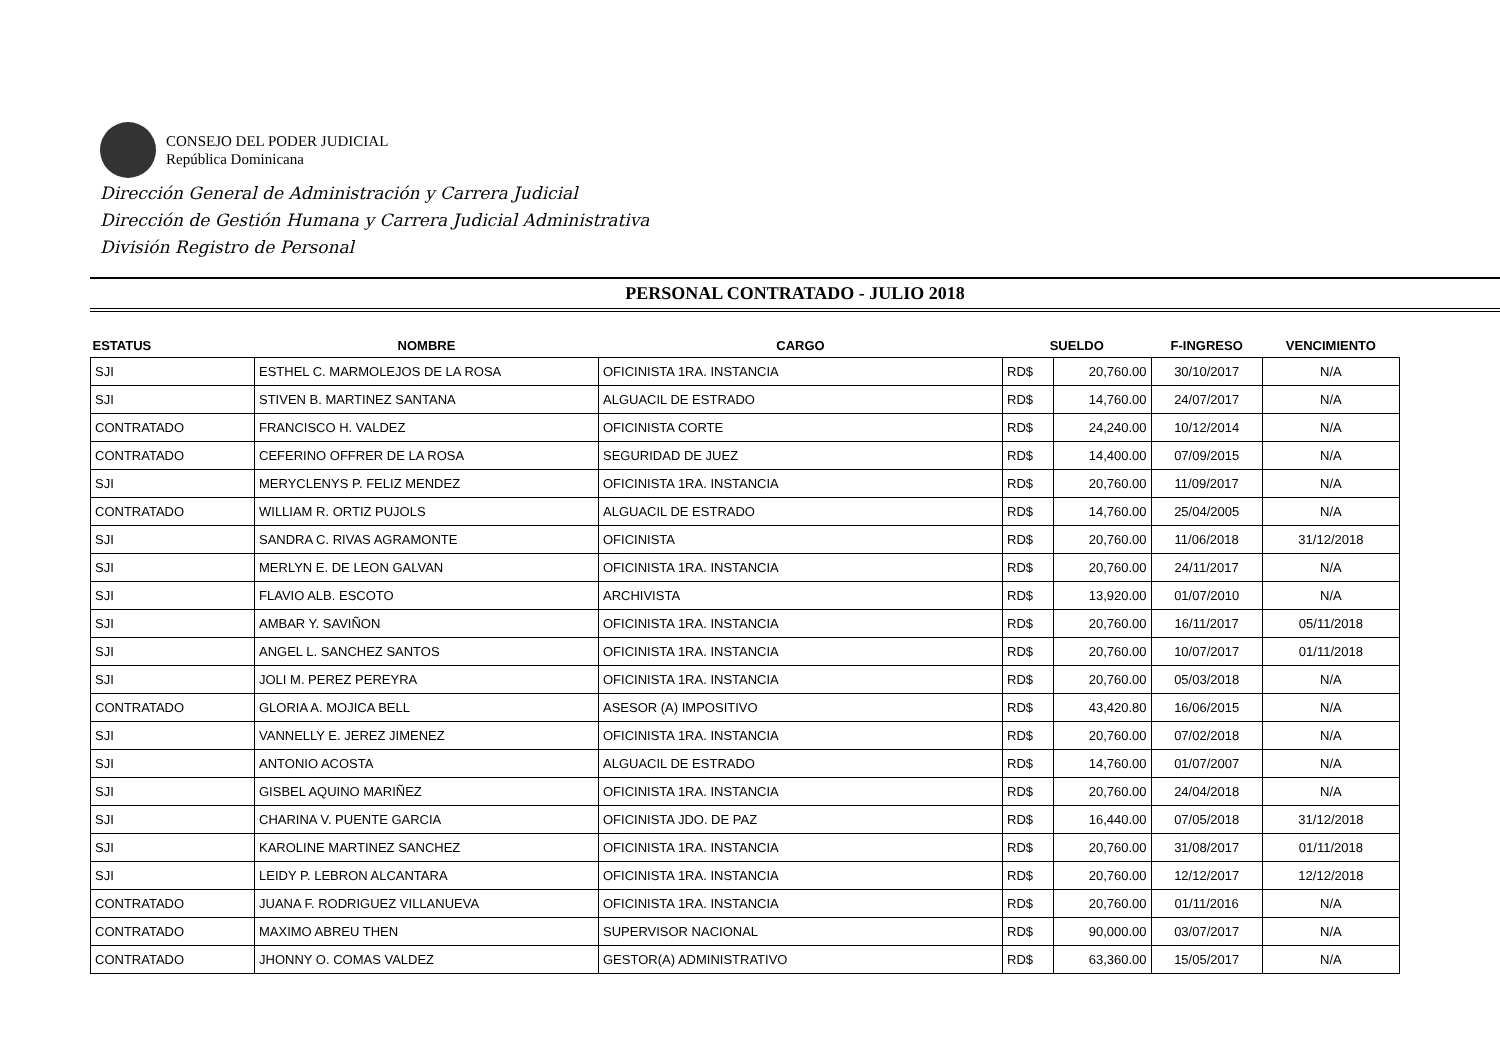CONSEJO DEL PODER JUDICIAL
República Dominicana
Dirección General de Administración y Carrera Judicial
Dirección de Gestión Humana y Carrera Judicial Administrativa
División Registro de Personal
PERSONAL CONTRATADO - JULIO 2018
| ESTATUS | NOMBRE | CARGO | SUELDO | | F-INGRESO | VENCIMIENTO |
| --- | --- | --- | --- | --- | --- | --- |
| SJI | ESTHEL C. MARMOLEJOS DE LA ROSA | OFICINISTA 1RA. INSTANCIA | RD$ | 20,760.00 | 30/10/2017 | N/A |
| SJI | STIVEN B. MARTINEZ SANTANA | ALGUACIL DE ESTRADO | RD$ | 14,760.00 | 24/07/2017 | N/A |
| CONTRATADO | FRANCISCO H. VALDEZ | OFICINISTA CORTE | RD$ | 24,240.00 | 10/12/2014 | N/A |
| CONTRATADO | CEFERINO OFFRER DE LA ROSA | SEGURIDAD DE JUEZ | RD$ | 14,400.00 | 07/09/2015 | N/A |
| SJI | MERYCLENYS P. FELIZ MENDEZ | OFICINISTA 1RA. INSTANCIA | RD$ | 20,760.00 | 11/09/2017 | N/A |
| CONTRATADO | WILLIAM R. ORTIZ PUJOLS | ALGUACIL DE ESTRADO | RD$ | 14,760.00 | 25/04/2005 | N/A |
| SJI | SANDRA C. RIVAS AGRAMONTE | OFICINISTA | RD$ | 20,760.00 | 11/06/2018 | 31/12/2018 |
| SJI | MERLYN E. DE LEON GALVAN | OFICINISTA 1RA. INSTANCIA | RD$ | 20,760.00 | 24/11/2017 | N/A |
| SJI | FLAVIO ALB. ESCOTO | ARCHIVISTA | RD$ | 13,920.00 | 01/07/2010 | N/A |
| SJI | AMBAR Y. SAVIÑON | OFICINISTA 1RA. INSTANCIA | RD$ | 20,760.00 | 16/11/2017 | 05/11/2018 |
| SJI | ANGEL L. SANCHEZ SANTOS | OFICINISTA 1RA. INSTANCIA | RD$ | 20,760.00 | 10/07/2017 | 01/11/2018 |
| SJI | JOLI M. PEREZ PEREYRA | OFICINISTA 1RA. INSTANCIA | RD$ | 20,760.00 | 05/03/2018 | N/A |
| CONTRATADO | GLORIA A. MOJICA BELL | ASESOR (A) IMPOSITIVO | RD$ | 43,420.80 | 16/06/2015 | N/A |
| SJI | VANNELLY E. JEREZ JIMENEZ | OFICINISTA 1RA. INSTANCIA | RD$ | 20,760.00 | 07/02/2018 | N/A |
| SJI | ANTONIO ACOSTA | ALGUACIL DE ESTRADO | RD$ | 14,760.00 | 01/07/2007 | N/A |
| SJI | GISBEL AQUINO MARIÑEZ | OFICINISTA 1RA. INSTANCIA | RD$ | 20,760.00 | 24/04/2018 | N/A |
| SJI | CHARINA V. PUENTE GARCIA | OFICINISTA JDO. DE PAZ | RD$ | 16,440.00 | 07/05/2018 | 31/12/2018 |
| SJI | KAROLINE MARTINEZ SANCHEZ | OFICINISTA 1RA. INSTANCIA | RD$ | 20,760.00 | 31/08/2017 | 01/11/2018 |
| SJI | LEIDY P. LEBRON ALCANTARA | OFICINISTA 1RA. INSTANCIA | RD$ | 20,760.00 | 12/12/2017 | 12/12/2018 |
| CONTRATADO | JUANA F. RODRIGUEZ VILLANUEVA | OFICINISTA 1RA. INSTANCIA | RD$ | 20,760.00 | 01/11/2016 | N/A |
| CONTRATADO | MAXIMO ABREU THEN | SUPERVISOR NACIONAL | RD$ | 90,000.00 | 03/07/2017 | N/A |
| CONTRATADO | JHONNY O. COMAS VALDEZ | GESTOR(A) ADMINISTRATIVO | RD$ | 63,360.00 | 15/05/2017 | N/A |